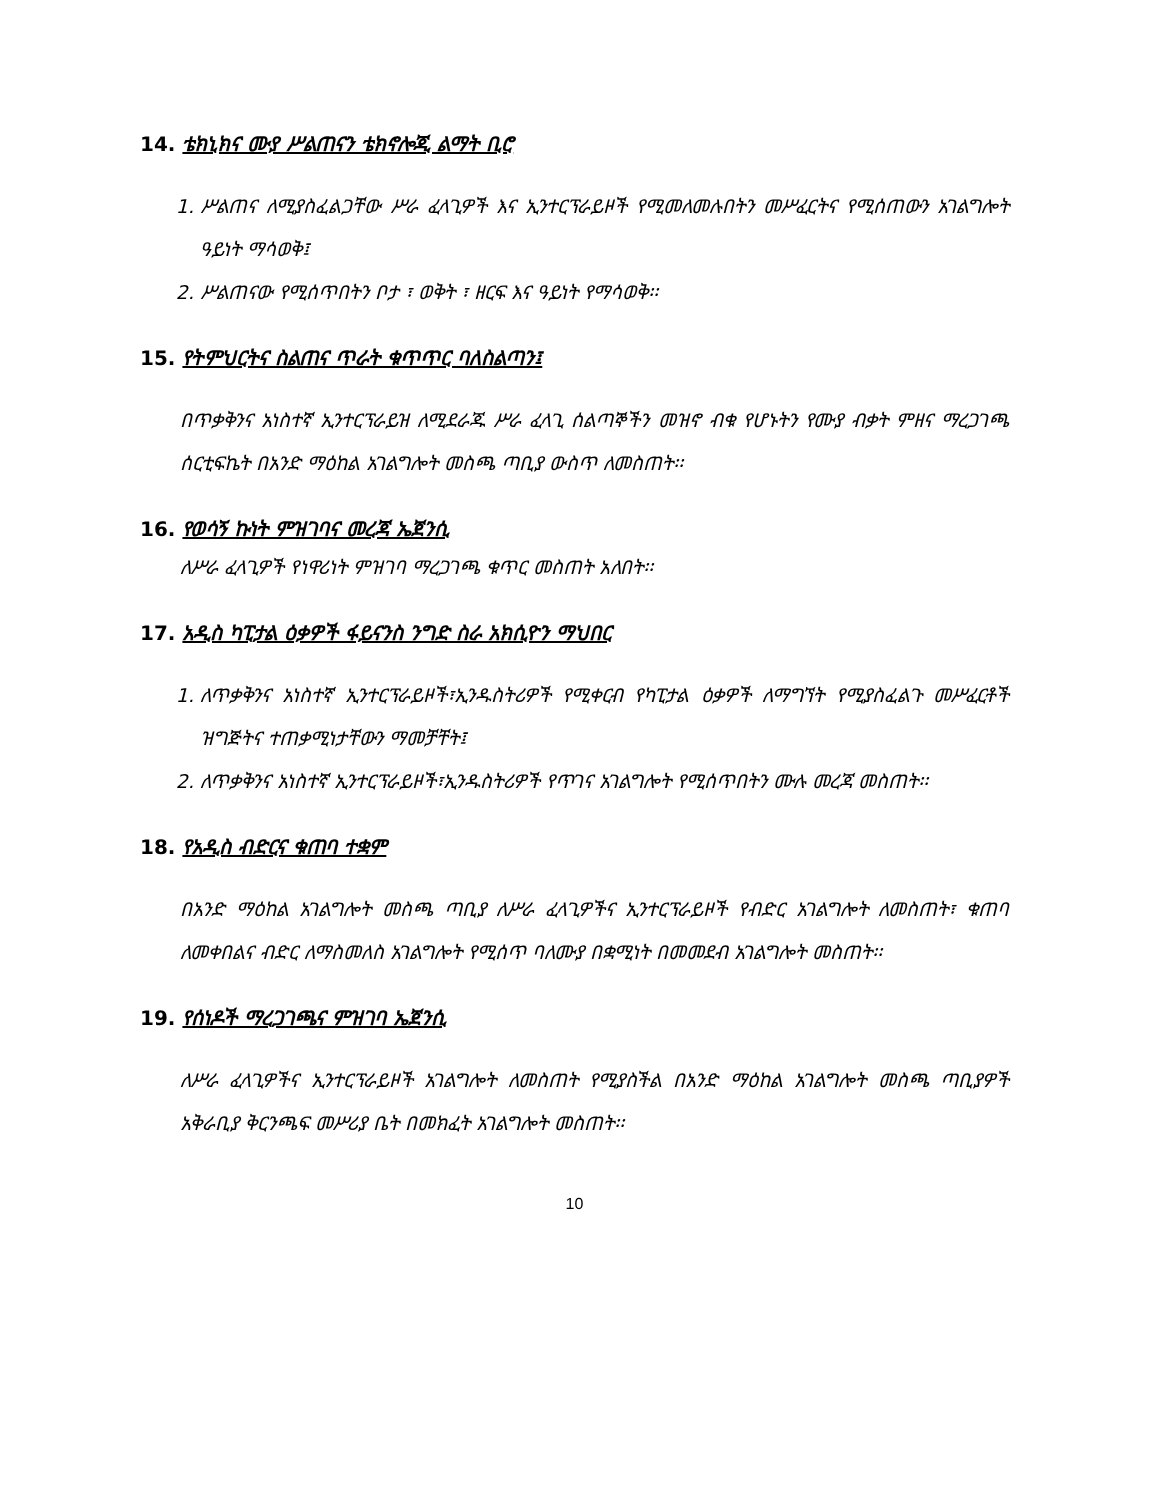14. ቴክኒክና ሙያ ሥልጠናን ቴክኖሎጂ ልማት ቢሮ
1. ሥልጠና ለሚያስፈልጋቸው ሥራ ፈላጊዎች እና ኢንተርፕራይዞች የሚመለመሉበትን መሥፈርትና የሚሰጠውን አገልግሎት ዓይነት ማሳወቅ፤
2. ሥልጠናው የሚሰጥበትን ቦታ ፣ ወቅት ፣ ዘርፍ እና ዓይነት የማሳወቅ፡፡
15. የትምህርትና ስልጠና ጥራት ቁጥጥር ባለስልጣን፤
በጥቃቅንና አነስተኛ ኢንተርፕራይዝ ለሚደራጁ ሥራ ፈላጊ ሰልጣኞችን መዝኖ ብቁ የሆኑትን የሙያ ብቃት ምዘና ማረጋገጫ ሰርቲፍኬት በአንድ ማዕከል አገልግሎት መስጫ ጣቢያ ውስጥ ለመስጠት፡፡
16. የወሳኝ ኩነት ምዝገባና መረጃ ኤጀንሲ
ለሥራ ፈላጊዎች የነዋሪነት ምዝገባ ማረጋገጫ ቁጥር መስጠት አለበት፡፡
17. አዲስ ካፒታል ዕቃዎች ፋይናንስ ንግድ ስራ አክሲዮን ማህበር
1. ለጥቃቅንና አነስተኛ ኢንተርፕራይዞች፣ኢንዱስትሪዎች የሚቀርብ የካፒታል ዕቃዎች ለማግኘት የሚያስፈልጉ መሥፈርቶች ዝግጅትና ተጠቃሚነታቸውን ማመቻቸት፤
2. ለጥቃቅንና አነስተኛ ኢንተርፕራይዞች፣ኢንዱስትሪዎች የጥገና አገልግሎት የሚሰጥበትን ሙሉ መረጃ መስጠት፡፡
18. የአዲስ ብድርና ቁጠባ ተቋም
በአንድ ማዕከል አገልግሎት መስጫ ጣቢያ ለሥራ ፈላጊዎችና ኢንተርፕራይዞች የብድር አገልግሎት ለመስጠት፣ ቁጠባ ለመቀበልና ብድር ለማስመለስ አገልግሎት የሚሰጥ ባለሙያ በቋሚነት በመመደብ አገልግሎት መስጠት፡፡
19. የሰነዶች ማረጋገጫና ምዝገባ ኤጀንሲ
ለሥራ ፈላጊዎችና ኢንተርፕራይዞች አገልግሎት ለመስጠት የሚያስችል በአንድ ማዕከል አገልግሎት መስጫ ጣቢያዎች አቅራቢያ ቅርንጫፍ መሥሪያ ቤት በመክፈት አገልግሎት መስጠት፡፡
10